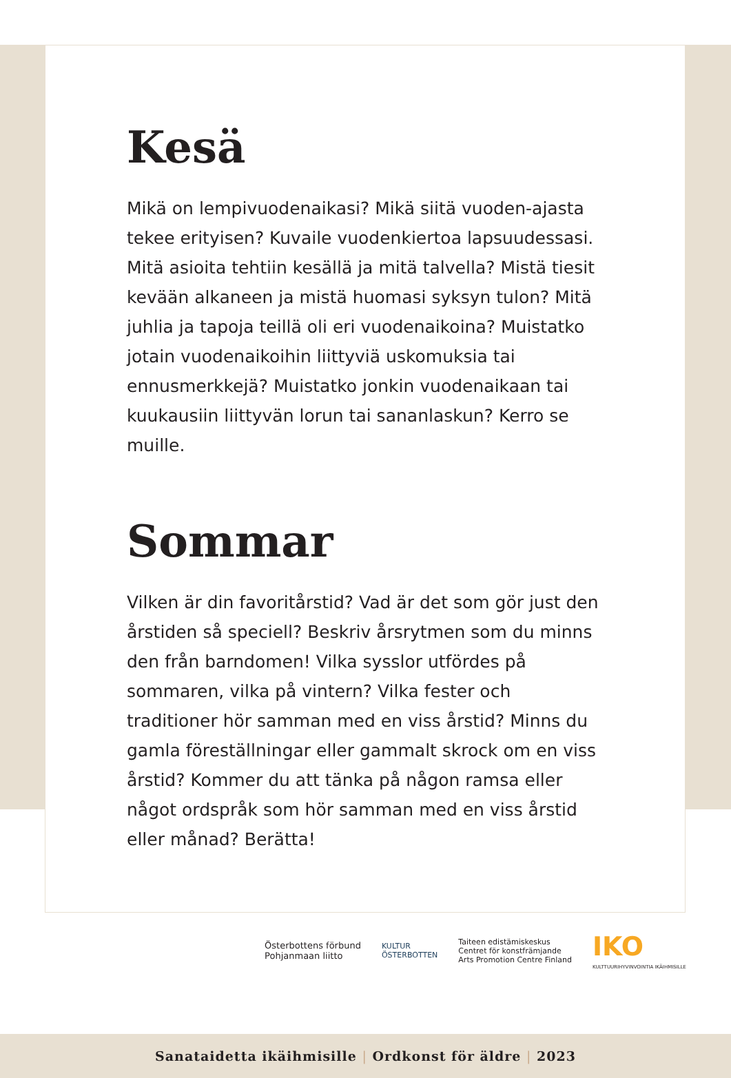Kesä
Mikä on lempivuodenaikasi? Mikä siitä vuoden-ajasta tekee erityisen? Kuvaile vuodenkiertoa lapsuudessasi. Mitä asioita tehtiin kesällä ja mitä talvella? Mistä tiesit kevään alkaneen ja mistä huomasi syksyn tulon? Mitä juhlia ja tapoja teillä oli eri vuodenaikoina? Muistatko jotain vuodenaikoihin liittyviä uskomuksia tai ennusmerkkejä? Muistatko jonkin vuodenaikaan tai kuukausiin liittyvän lorun tai sananlaskun? Kerro se muille.
Sommar
Vilken är din favoritårstid? Vad är det som gör just den årstiden så speciell? Beskriv årsrytmen som du minns den från barndomen! Vilka sysslor utfördes på sommaren, vilka på vintern? Vilka fester och traditioner hör samman med en viss årstid? Minns du gamla föreställningar eller gammalt skrock om en viss årstid? Kommer du att tänka på någon ramsa eller något ordspråk som hör samman med en viss årstid eller månad? Berätta!
Österbottens förbund
Pohjanmaan liitto
KULTUR
ÖSTERBOTTEN
Taiteen edistämiskeskus
Centret för konstfrämjande
Arts Promotion Centre Finland
IKO
KULTTUURIHYVINVOINTIA IKÄIHMISILLE
Sanataidetta ikäihmisille | Ordkonst för äldre | 2023